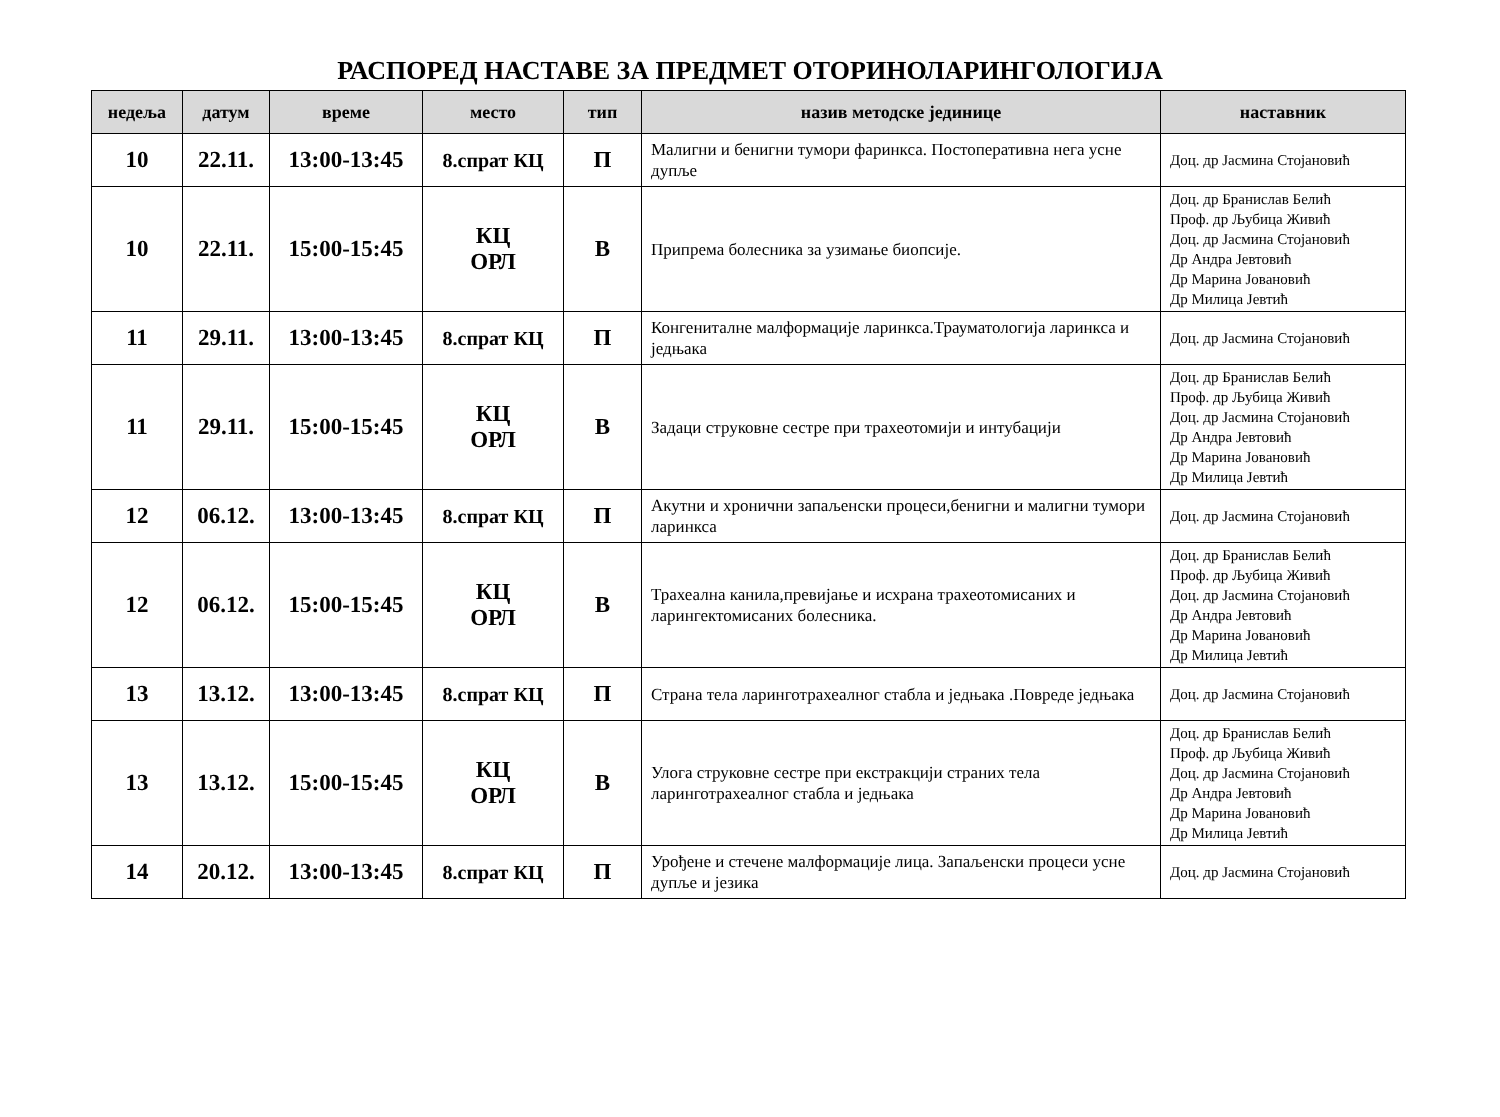РАСПОРЕД НАСТАВЕ ЗА ПРЕДМЕТ ОТОРИНОЛАРИНГОЛОГИЈА
| недеља | датум | време | место | тип | назив методске јединице | наставник |
| --- | --- | --- | --- | --- | --- | --- |
| 10 | 22.11. | 13:00-13:45 | 8.спрат КЦ | П | Малигни и бенигни тумори фаринкса. Постоперативна нега усне дупље | Доц. др Јасмина Стојановић |
| 10 | 22.11. | 15:00-15:45 | КЦ ОРЛ | В | Припрема болесника за узимање биопсије. | Доц. др Бранислав Белић Проф. др Љубица Живић Доц. др Јасмина Стојановић Др Андра Јевтовић Др Марина Јовановић Др Милица Јевтић |
| 11 | 29.11. | 13:00-13:45 | 8.спрат КЦ | П | Конгениталне малформације ларинкса.Трауматологија ларинкса и једњака | Доц. др Јасмина Стојановић |
| 11 | 29.11. | 15:00-15:45 | КЦ ОРЛ | В | Задаци струковне сестре при трахеотомији и интубацији | Доц. др Бранислав Белић Проф. др Љубица Живић Доц. др Јасмина Стојановић Др Андра Јевтовић Др Марина Јовановић Др Милица Јевтић |
| 12 | 06.12. | 13:00-13:45 | 8.спрат КЦ | П | Акутни и хронични запаљенски процеси,бенигни и малигни тумори ларинкса | Доц. др Јасмина Стојановић |
| 12 | 06.12. | 15:00-15:45 | КЦ ОРЛ | В | Трахеална канила,превијање и исхрана трахеотомисаних и ларингектомисаних болесника. | Доц. др Бранислав Белић Проф. др Љубица Живић Доц. др Јасмина Стојановић Др Андра Јевтовић Др Марина Јовановић Др Милица Јевтић |
| 13 | 13.12. | 13:00-13:45 | 8.спрат КЦ | П | Страна тела ларинготрахеалног стабла и једњака .Повреде једњака | Доц. др Јасмина Стојановић |
| 13 | 13.12. | 15:00-15:45 | КЦ ОРЛ | В | Улога струковне сестре при екстракцији страних тела ларинготрахеалног стабла и једњака | Доц. др Бранислав Белић Проф. др Љубица Живић Доц. др Јасмина Стојановић Др Андра Јевтовић Др Марина Јовановић Др Милица Јевтић |
| 14 | 20.12. | 13:00-13:45 | 8.спрат КЦ | П | Урођене и стечене малформације лица. Запаљенски процеси усне дупље и језика | Доц. др Јасмина Стојановић |